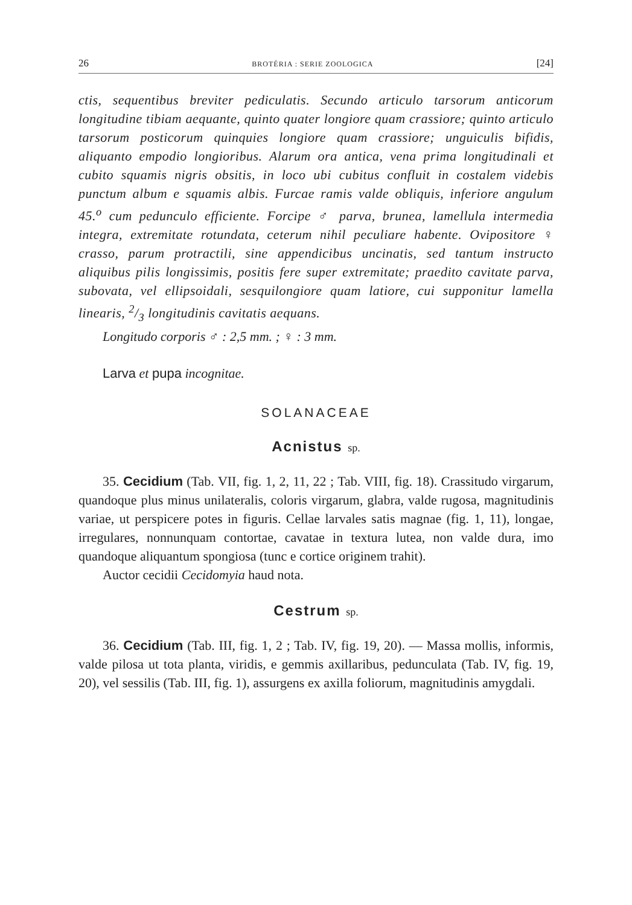26 BROTÉRIA : SERIE ZOOLOGICA [24]
ctis, sequentibus breviter pediculatis. Secundo articulo tarsorum anticorum longitudine tibiam aequante, quinto quater longiore quam crassiore; quinto articulo tarsorum posticorum quinquies longiore quam crassiore; unguiculis bifidis, aliquanto empodio longioribus. Alarum ora antica, vena prima longitudinali et cubito squamis nigris obsitis, in loco ubi cubitus confluit in costalem videbis punctum album e squamis albis. Furcae ramis valde obliquis, inferiore angulum 45.<sup>o</sup> cum pedunculo efficiente. Forcipe ♂ parva, brunea, lamellula intermedia integra, extremitate rotundata, ceterum nihil peculiare habente. Ovipositore ♀ crasso, parum protractili, sine appendicibus uncinatis, sed tantum instructo aliquibus pilis longissimis, positis fere super extremitate; praedito cavitate parva, subovata, vel ellipsoidali, sesquilongiore quam latiore, cui supponitur lamella linearis, 2/3 longitudinis cavitatis aequans.
Longitudo corporis ♂ : 2,5 mm. ; ♀ : 3 mm.
Larva et pupa incognitae.
SOLANACEAE
Acnistus sp.
35. Cecidium (Tab. VII, fig. 1, 2, 11, 22 ; Tab. VIII, fig. 18). Crassitudo virgarum, quandoque plus minus unilateralis, coloris virgarum, glabra, valde rugosa, magnitudinis variae, ut perspicere potes in figuris. Cellae larvales satis magnae (fig. 1, 11), longae, irregulares, nonnunquam contortae, cavatae in textura lutea, non valde dura, imo quandoque aliquantum spongiosa (tunc e cortice originem trahit).
Auctor cecidii Cecidomyia haud nota.
Cestrum sp.
36. Cecidium (Tab. III, fig. 1, 2 ; Tab. IV, fig. 19, 20). — Massa mollis, informis, valde pilosa ut tota planta, viridis, e gemmis axillaribus, pedunculata (Tab. IV, fig. 19, 20), vel sessilis (Tab. III, fig. 1), assurgens ex axilla foliorum, magnitudinis amygdali.